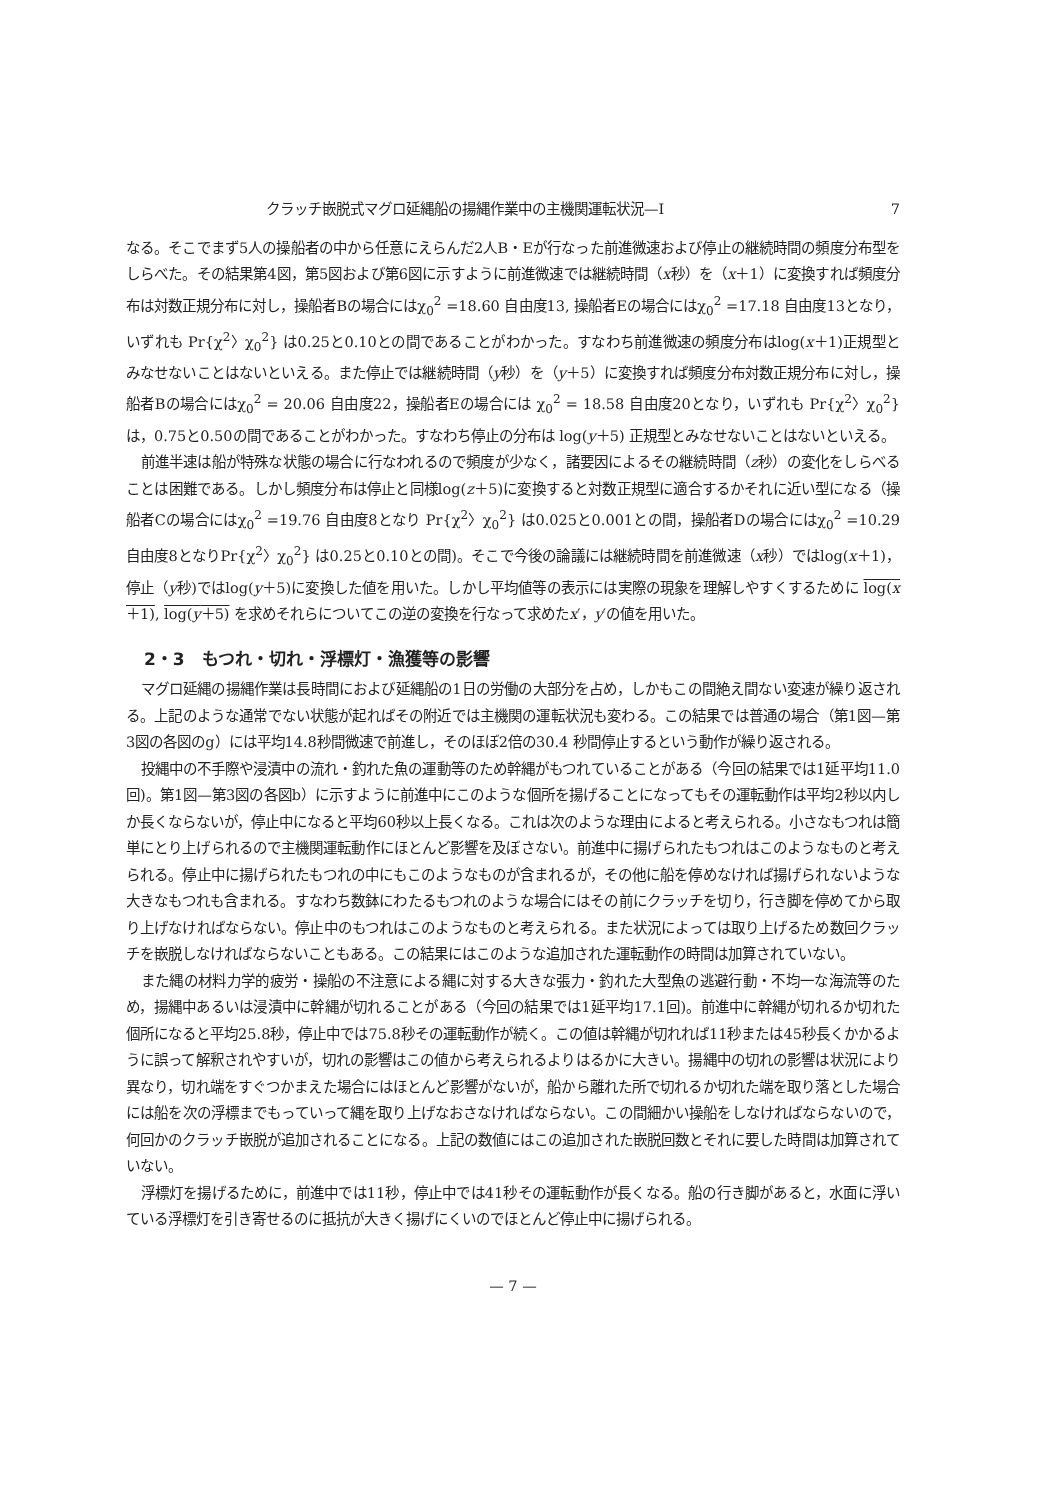クラッチ嵌脱式マグロ延縄船の揚縄作業中の主機関運転状況—I 7
なる。そこでまず5人の操船者の中から任意にえらんだ2人B・Eが行なった前進微速および停止の継続時間の頻度分布型をしらべた。その結果第4図，第5図および第6図に示すように前進微速では継続時間（x秒）を（x＋1）に変換すれば頻度分布は対数正規分布に対し，操船者Bの場合にはχ<sub>0</sub><sup>2</sup> =18.60 自由度13, 操船者Eの場合にはχ<sub>0</sub><sup>2</sup> =17.18 自由度13となり，いずれも Pr{χ<sup>2</sup>〉χ<sub>0</sub><sup>2</sup>} は0.25と0.10との間であることがわかった。すなわち前進微速の頻度分布はlog(x＋1)正規型とみなせないことはないといえる。また停止では継続時間（y秒）を（y＋5）に変換すれば頻度分布対数正規分布に対し，操船者Bの場合にはχ<sub>0</sub><sup>2</sup> = 20.06 自由度22，操船者Eの場合には χ<sub>0</sub><sup>2</sup> = 18.58 自由度20となり，いずれも Pr{χ<sup>2</sup>〉χ<sub>0</sub><sup>2</sup>} は，0.75と0.50の間であることがわかった。すなわち停止の分布は log(y＋5) 正規型とみなせないことはないといえる。
前進半速は船が特殊な状態の場合に行なわれるので頻度が少なく，諸要因によるその継続時間（z秒）の変化をしらべることは困難である。しかし頻度分布は停止と同様log(z＋5)に変換すると対数正規型に適合するかそれに近い型になる（操船者Cの場合にはχ<sub>0</sub><sup>2</sup> =19.76 自由度8となり Pr{χ<sup>2</sup>〉χ<sub>0</sub><sup>2</sup>} は0.025と0.001との間，操船者Dの場合にはχ<sub>0</sub><sup>2</sup> =10.29 自由度8となりPr{χ<sup>2</sup>〉χ<sub>0</sub><sup>2</sup>} は0.25と0.10との間)。そこで今後の論議には継続時間を前進微速（x秒）ではlog(x＋1)，停止（y秒)ではlog(y＋5)に変換した値を用いた。しかし平均値等の表示には実際の現象を理解しやすくするために log(x＋1), log(y＋5) を求めそれらについてこの逆の変換を行なって求めたx′，y′の値を用いた。
2・3　もつれ・切れ・浮標灯・漁獲等の影響
マグロ延縄の揚縄作業は長時間におよび延縄船の1日の労働の大部分を占め，しかもこの間絶え間ない変速が繰り返される。上記のような通常でない状態が起ればその附近では主機関の運転状況も変わる。この結果では普通の場合（第1図—第3図の各図のg）には平均14.8秒間微速で前進し，そのほぼ2倍の30.4 秒間停止するという動作が繰り返される。
投縄中の不手際や浸漬中の流れ・釣れた魚の運動等のため幹縄がもつれていることがある（今回の結果では1延平均11.0回)。第1図—第3図の各図b）に示すように前進中にこのような個所を揚げることになってもその運転動作は平均2秒以内しか長くならないが，停止中になると平均60秒以上長くなる。これは次のような理由によると考えられる。小さなもつれは簡単にとり上げられるので主機関運転動作にほとんど影響を及ぼさない。前進中に揚げられたもつれはこのようなものと考えられる。停止中に揚げられたもつれの中にもこのようなものが含まれるが，その他に船を停めなければ揚げられないような大きなもつれも含まれる。すなわち数鉢にわたるもつれのような場合にはその前にクラッチを切り，行き脚を停めてから取り上げなければならない。停止中のもつれはこのようなものと考えられる。また状況によっては取り上げるため数回クラッチを嵌脱しなければならないこともある。この結果にはこのような追加された運転動作の時間は加算されていない。
また縄の材料力学的疲労・操船の不注意による縄に対する大きな張力・釣れた大型魚の逃避行動・不均一な海流等のため，揚縄中あるいは浸漬中に幹縄が切れることがある（今回の結果では1延平均17.1回)。前進中に幹縄が切れるか切れた個所になると平均25.8秒，停止中では75.8秒その運転動作が続く。この値は幹縄が切れれば11秒または45秒長くかかるように誤って解釈されやすいが，切れの影響はこの値から考えられるよりはるかに大きい。揚縄中の切れの影響は状況により異なり，切れ端をすぐつかまえた場合にはほとんど影響がないが，船から離れた所で切れるか切れた端を取り落とした場合には船を次の浮標までもっていって縄を取り上げなおさなければならない。この間細かい操船をしなければならないので，何回かのクラッチ嵌脱が追加されることになる。上記の数値にはこの追加された嵌脱回数とそれに要した時間は加算されていない。
浮標灯を揚げるために，前進中では11秒，停止中では41秒その運転動作が長くなる。船の行き脚があると，水面に浮いている浮標灯を引き寄せるのに抵抗が大きく揚げにくいのでほとんど停止中に揚げられる。
— 7 —